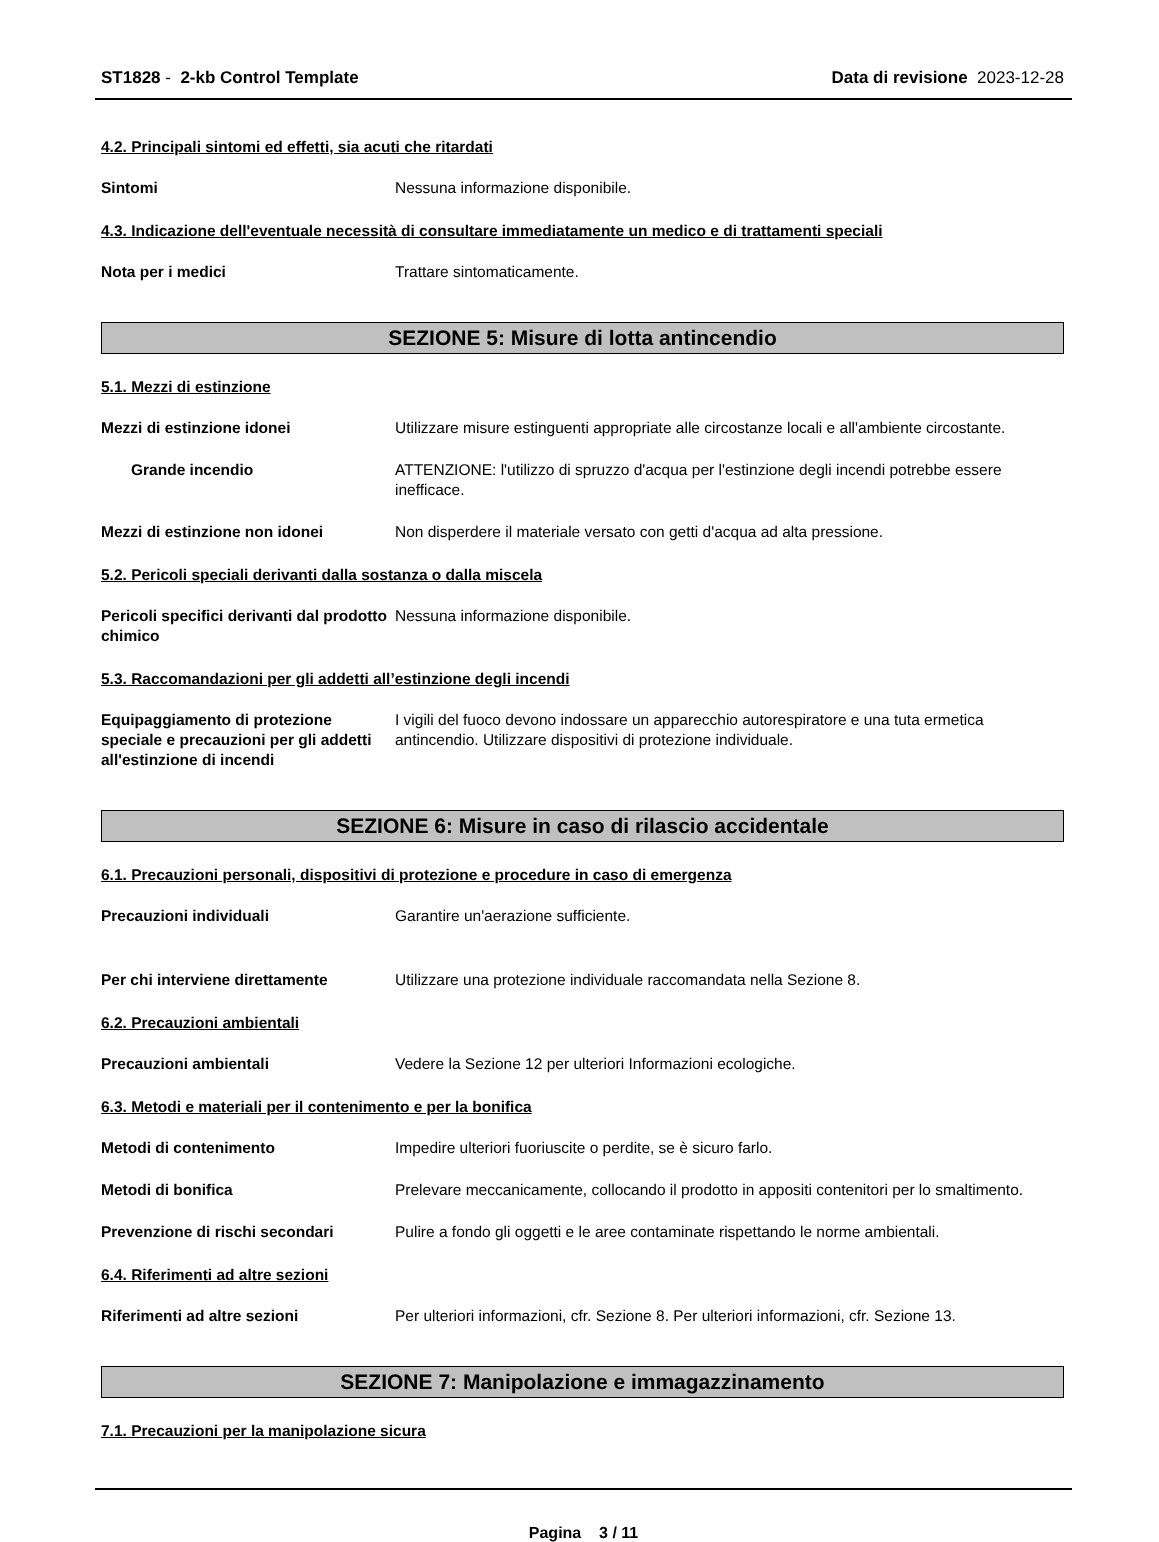ST1828 - 2-kb Control Template
Data di revisione 2023-12-28
4.2. Principali sintomi ed effetti, sia acuti che ritardati
Sintomi Nessuna informazione disponibile.
4.3. Indicazione dell'eventuale necessità di consultare immediatamente un medico e di trattamenti speciali
Nota per i medici Trattare sintomaticamente.
SEZIONE 5: Misure di lotta antincendio
5.1. Mezzi di estinzione
Mezzi di estinzione idonei Utilizzare misure estinguenti appropriate alle circostanze locali e all'ambiente circostante.
Grande incendio ATTENZIONE: l'utilizzo di spruzzo d'acqua per l'estinzione degli incendi potrebbe essere inefficace.
Mezzi di estinzione non idonei Non disperdere il materiale versato con getti d'acqua ad alta pressione.
5.2. Pericoli speciali derivanti dalla sostanza o dalla miscela
Pericoli specifici derivanti dal prodotto chimico
Nessuna informazione disponibile.
5.3. Raccomandazioni per gli addetti all’estinzione degli incendi
Equipaggiamento di protezione speciale e precauzioni per gli addetti all'estinzione di incendi
I vigili del fuoco devono indossare un apparecchio autorespiratore e una tuta ermetica antincendio. Utilizzare dispositivi di protezione individuale.
SEZIONE 6: Misure in caso di rilascio accidentale
6.1. Precauzioni personali, dispositivi di protezione e procedure in caso di emergenza
Precauzioni individuali Garantire un'aerazione sufficiente.
Per chi interviene direttamente Utilizzare una protezione individuale raccomandata nella Sezione 8.
6.2. Precauzioni ambientali
Precauzioni ambientali Vedere la Sezione 12 per ulteriori Informazioni ecologiche.
6.3. Metodi e materiali per il contenimento e per la bonifica
Metodi di contenimento Impedire ulteriori fuoriuscite o perdite, se è sicuro farlo.
Metodi di bonifica Prelevare meccanicamente, collocando il prodotto in appositi contenitori per lo smaltimento.
Prevenzione di rischi secondari Pulire a fondo gli oggetti e le aree contaminate rispettando le norme ambientali.
6.4. Riferimenti ad altre sezioni
Riferimenti ad altre sezioni Per ulteriori informazioni, cfr. Sezione 8. Per ulteriori informazioni, cfr. Sezione 13.
SEZIONE 7: Manipolazione e immagazzinamento
7.1. Precauzioni per la manipolazione sicura
Pagina 3 / 11